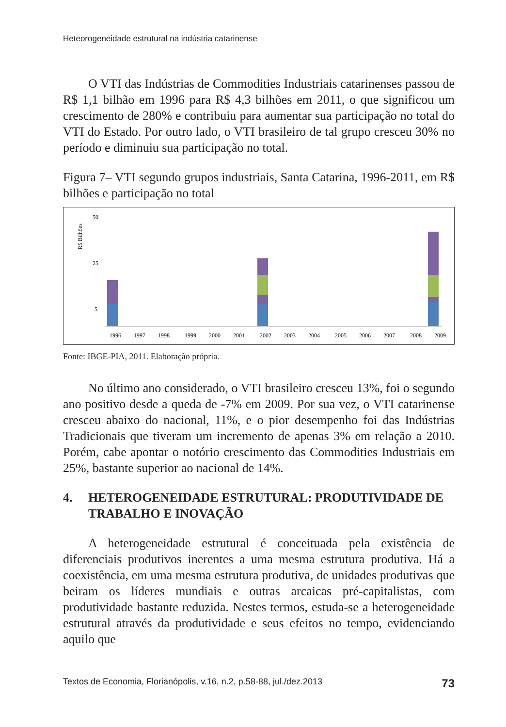Heteorogeneidade estrutural na indústria catarinense
O VTI das Indústrias de Commodities Industriais catarinenses passou de R$ 1,1 bilhão em 1996 para R$ 4,3 bilhões em 2011, o que significou um crescimento de 280% e contribuiu para aumentar sua participação no total do VTI do Estado. Por outro lado, o VTI brasileiro de tal grupo cresceu 30% no período e diminuiu sua participação no total.
Figura 7– VTI segundo grupos industriais, Santa Catarina, 1996-2011, em R$ bilhões e participação no total
R$ Bilhões
50
25
5
1996
1997
1998
1999
2000
2001
2002
2003
2004
2005
2006
2007
2008
2009
Fonte: IBGE-PIA, 2011. Elaboração própria.
No último ano considerado, o VTI brasileiro cresceu 13%, foi o segundo ano positivo desde a queda de -7% em 2009. Por sua vez, o VTI catarinense cresceu abaixo do nacional, 11%, e o pior desempenho foi das Indústrias Tradicionais que tiveram um incremento de apenas 3% em relação a 2010. Porém, cabe apontar o notório crescimento das Commodities Industriais em 25%, bastante superior ao nacional de 14%.
4. HETEROGENEIDADE ESTRUTURAL: PRODUTIVIDADE DE TRABALHO E INOVAÇÃO
A heterogeneidade estrutural é conceituada pela existência de diferenciais produtivos inerentes a uma mesma estrutura produtiva. Há a coexistência, em uma mesma estrutura produtiva, de unidades produtivas que beiram os líderes mundiais e outras arcaicas pré-capitalistas, com produtividade bastante reduzida. Nestes termos, estuda-se a heterogeneidade estrutural através da produtividade e seus efeitos no tempo, evidenciando aquilo que
Textos de Economia, Florianópolis, v.16, n.2, p.58-88, jul./dez.2013 73